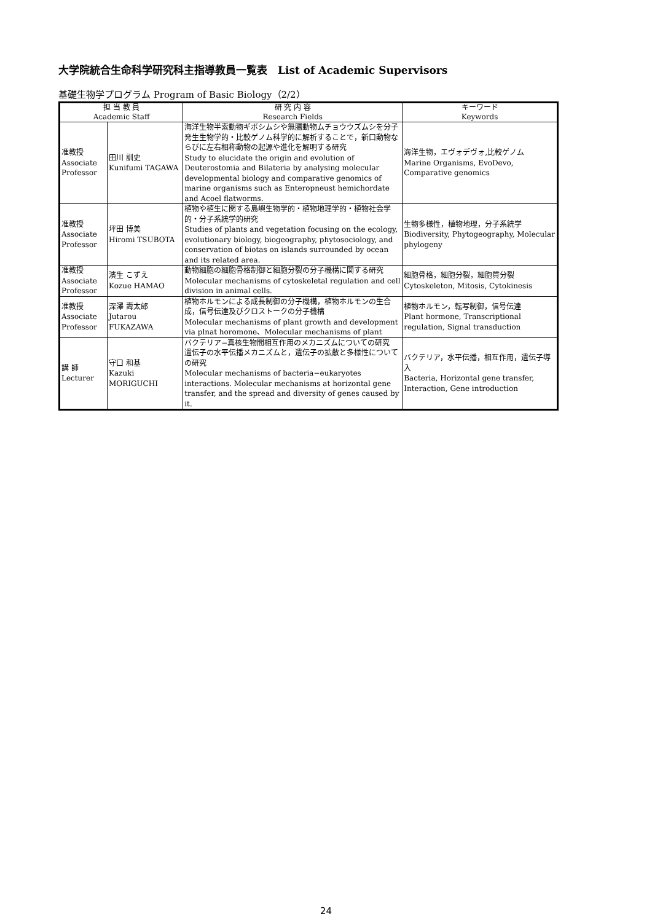大学院統合生命科学研究科主指導教員一覧表　List of Academic Supervisors
基礎生物学プログラム Program of Basic Biology（2/2）
| 担 当 教 員 Academic Staff | | 研 究 内 容 Research Fields | キーワード Keywords |
| --- | --- | --- | --- |
| 准教授 Associate Professor | 田川 訓史 Kunifumi TAGAWA | 海洋生物半索動物ギボシムシや無腸動物ムチョウウズムシを分子発生生物学的・比較ゲノム科学的に解析することで，新口動物ならびに左右相称動物の起源や進化を解明する研究 Study to elucidate the origin and evolution of Deuterostomia and Bilateria by analysing molecular developmental biology and comparative genomics of marine organisms such as Enteropneust hemichordate and Acoel flatworms. | 海洋生物，エヴォデヴォ,比較ゲノム Marine Organisms, EvoDevo, Comparative genomics |
| 准教授 Associate Professor | 坪田 博美 Hiromi TSUBOTA | 植物や植生に関する島嶼生物学的・植物地理学的・植物社会学的・分子系統学的研究 Studies of plants and vegetation focusing on the ecology, evolutionary biology, biogeography, phytosociology, and conservation of biotas on islands surrounded by ocean and its related area. | 生物多様性，植物地理，分子系統学 Biodiversity, Phytogeography, Molecular phylogeny |
| 准教授 Associate Professor | 濱生 こずえ Kozue HAMAO | 動物細胞の細胞骨格制御と細胞分裂の分子機構に関する研究 Molecular mechanisms of cytoskeletal regulation and cell division in animal cells. | 細胞骨格，細胞分裂，細胞質分裂 Cytoskeleton, Mitosis, Cytokinesis |
| 准教授 Associate Professor | 深澤 壽太郎 Jutarou FUKAZAWA | 植物ホルモンによる成長制御の分子機構，植物ホルモンの生合成，信号伝達及びクロストークの分子機構 Molecular mechanisms of plant growth and development via plnat horomone、Molecular mechanisms of plant | 植物ホルモン，転写制御，信号伝達 Plant hormone, Transcriptional regulation, Signal transduction |
| 講 師 Lecturer | 守口 和基 Kazuki MORIGUCHI | バクテリア−真核生物間相互作用のメカニズムについての研究 遺伝子の水平伝播メカニズムと，遺伝子の拡散と多様性についての研究 Molecular mechanisms of bacteria−eukaryotes interactions. Molecular mechanisms at horizontal gene transfer, and the spread and diversity of genes caused by it. | バクテリア，水平伝播，相互作用，遺伝子導入 Bacteria, Horizontal gene transfer, Interaction, Gene introduction |
24